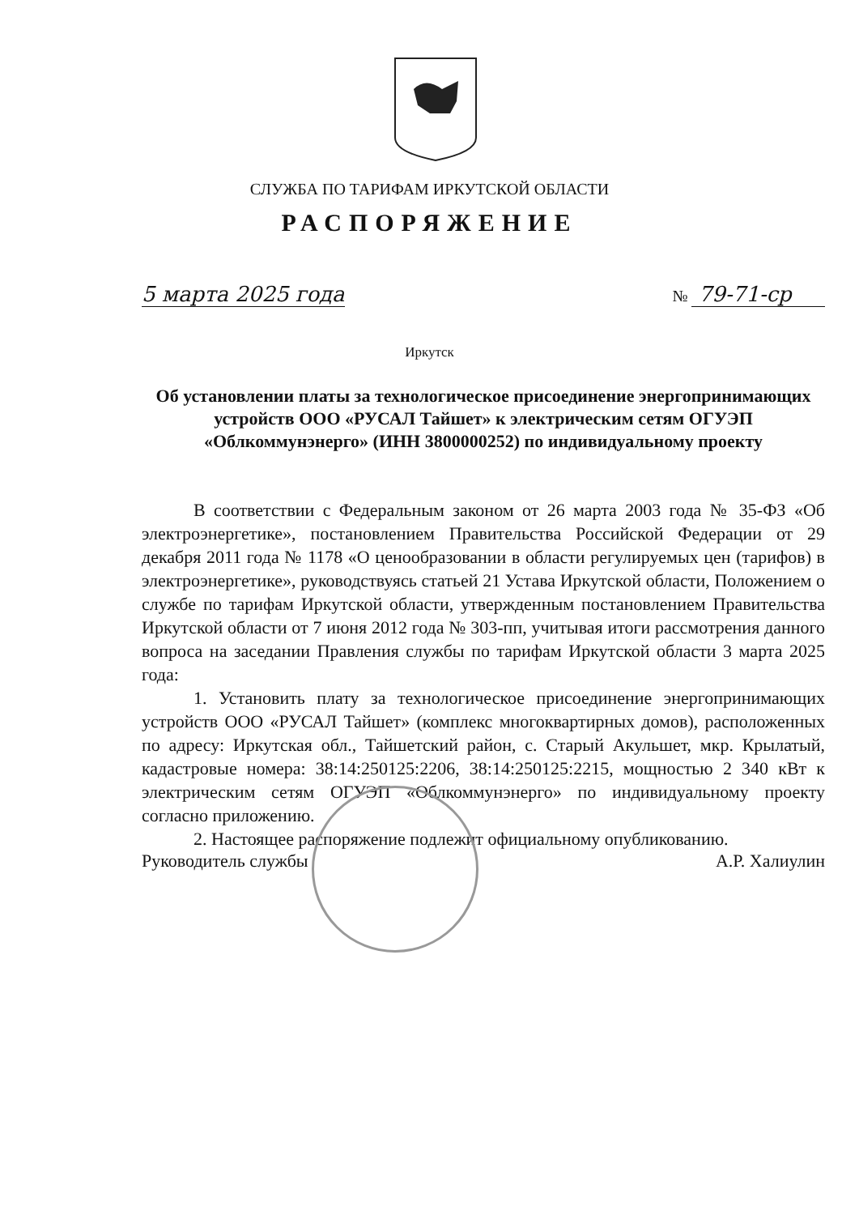СЛУЖБА ПО ТАРИФАМ ИРКУТСКОЙ ОБЛАСТИ
РАСПОРЯЖЕНИЕ
5 марта 2025 года № 79-71-ср
Иркутск
Об установлении платы за технологическое присоединение энергопринимающих устройств ООО «РУСАЛ Тайшет» к электрическим сетям ОГУЭП «Облкоммунэнерго» (ИНН 3800000252) по индивидуальному проекту
В соответствии с Федеральным законом от 26 марта 2003 года № 35-ФЗ «Об электроэнергетике», постановлением Правительства Российской Федерации от 29 декабря 2011 года № 1178 «О ценообразовании в области регулируемых цен (тарифов) в электроэнергетике», руководствуясь статьей 21 Устава Иркутской области, Положением о службе по тарифам Иркутской области, утвержденным постановлением Правительства Иркутской области от 7 июня 2012 года № 303-пп, учитывая итоги рассмотрения данного вопроса на заседании Правления службы по тарифам Иркутской области 3 марта 2025 года:
1. Установить плату за технологическое присоединение энергопринимающих устройств ООО «РУСАЛ Тайшет» (комплекс многоквартирных домов), расположенных по адресу: Иркутская обл., Тайшетский район, с. Старый Акульшет, мкр. Крылатый, кадастровые номера: 38:14:250125:2206, 38:14:250125:2215, мощностью 2 340 кВт к электрическим сетям ОГУЭП «Облкоммунэнерго» по индивидуальному проекту согласно приложению.
2. Настоящее распоряжение подлежит официальному опубликованию.
Руководитель службы А.Р. Халиулин